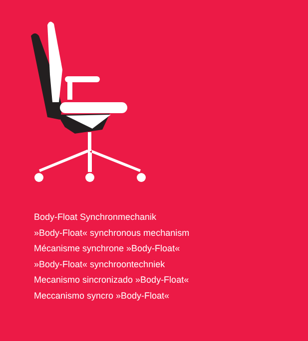Body-Float Synchronmechanik
»Body-Float« synchronous mechanism
Mécanisme synchrone »Body-Float«
»Body-Float« synchroontechniek
Mecanismo sincronizado »Body-Float«
Meccanismo syncro »Body-Float«